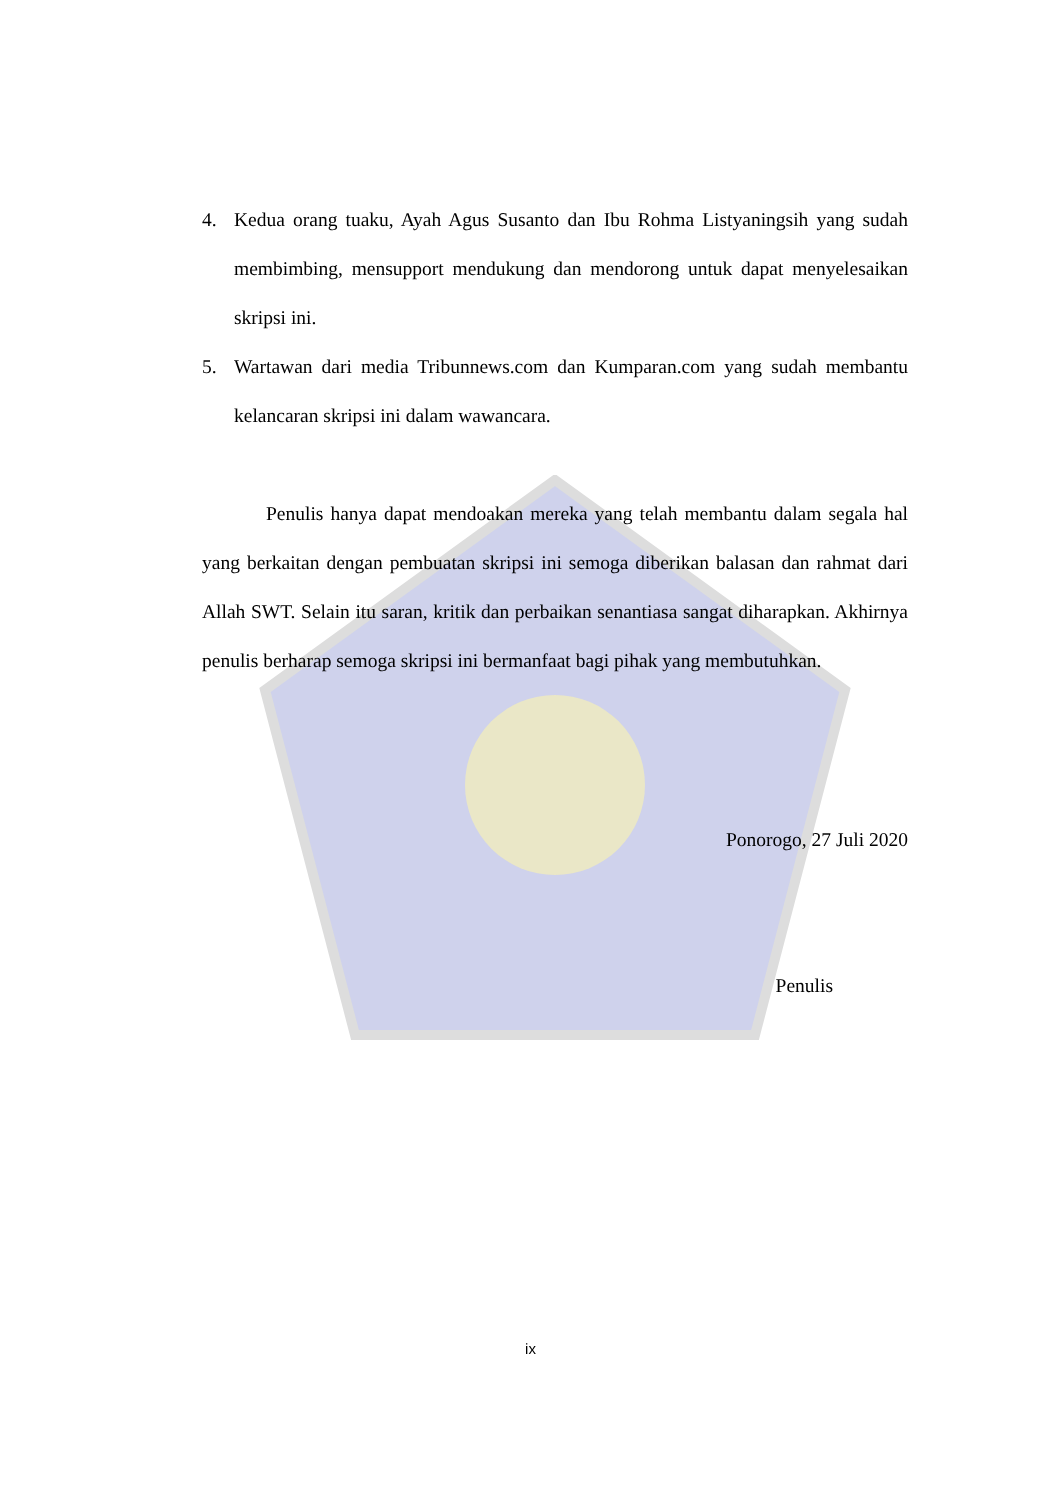4. Kedua orang tuaku, Ayah Agus Susanto dan Ibu Rohma Listyaningsih yang sudah membimbing, mensupport mendukung dan mendorong untuk dapat menyelesaikan skripsi ini.
5. Wartawan dari media Tribunnews.com dan Kumparan.com yang sudah membantu kelancaran skripsi ini dalam wawancara.
Penulis hanya dapat mendoakan mereka yang telah membantu dalam segala hal yang berkaitan dengan pembuatan skripsi ini semoga diberikan balasan dan rahmat dari Allah SWT. Selain itu saran, kritik dan perbaikan senantiasa sangat diharapkan. Akhirnya penulis berharap semoga skripsi ini bermanfaat bagi pihak yang membutuhkan.
Ponorogo, 27 Juli 2020
Penulis
ix